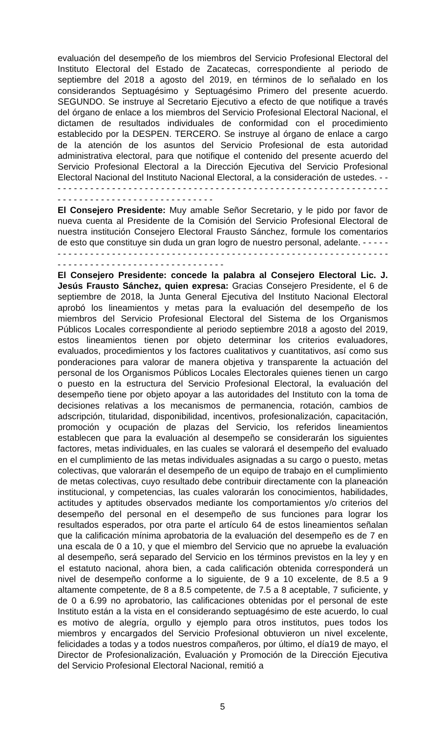evaluación del desempeño de los miembros del Servicio Profesional Electoral del Instituto Electoral del Estado de Zacatecas, correspondiente al periodo de septiembre del 2018 a agosto del 2019, en términos de lo señalado en los considerandos Septuagésimo y Septuagésimo Primero del presente acuerdo. SEGUNDO. Se instruye al Secretario Ejecutivo a efecto de que notifique a través del órgano de enlace a los miembros del Servicio Profesional Electoral Nacional, el dictamen de resultados individuales de conformidad con el procedimiento establecido por la DESPEN. TERCERO. Se instruye al órgano de enlace a cargo de la atención de los asuntos del Servicio Profesional de esta autoridad administrativa electoral, para que notifique el contenido del presente acuerdo del Servicio Profesional Electoral a la Dirección Ejecutiva del Servicio Profesional Electoral Nacional del Instituto Nacional Electoral, a la consideración de ustedes. - - - - - - - - - - - - - - - - - - - - - - - - - - - - - - - - - - - - - - - - - - - - - - - - - - - - - - - - - - - - - - - - - - - - - - - - - - - - - - - - - - - - - - - - - - - -
El Consejero Presidente: Muy amable Señor Secretario, y le pido por favor de nueva cuenta al Presidente de la Comisión del Servicio Profesional Electoral de nuestra institución Consejero Electoral Frausto Sánchez, formule los comentarios de esto que constituye sin duda un gran logro de nuestro personal, adelante. - - - - - - - - - - - - - - - - - - - - - - - - - - - - - - - - - - - - - - - - - - - - - - - - - - - - - - - - - - - - - - - - - - - - - - - - - - - - - - - - - - - - - - - - - - - - - - - - -
El Consejero Presidente: concede la palabra al Consejero Electoral Lic. J. Jesús Frausto Sánchez, quien expresa: Gracias Consejero Presidente, el 6 de septiembre de 2018, la Junta General Ejecutiva del Instituto Nacional Electoral aprobó los lineamientos y metas para la evaluación del desempeño de los miembros del Servicio Profesional Electoral del Sistema de los Organismos Públicos Locales correspondiente al periodo septiembre 2018 a agosto del 2019, estos lineamientos tienen por objeto determinar los criterios evaluadores, evaluados, procedimientos y los factores cualitativos y cuantitativos, así como sus ponderaciones para valorar de manera objetiva y transparente la actuación del personal de los Organismos Públicos Locales Electorales quienes tienen un cargo o puesto en la estructura del Servicio Profesional Electoral, la evaluación del desempeño tiene por objeto apoyar a las autoridades del Instituto con la toma de decisiones relativas a los mecanismos de permanencia, rotación, cambios de adscripción, titularidad, disponibilidad, incentivos, profesionalización, capacitación, promoción y ocupación de plazas del Servicio, los referidos lineamientos establecen que para la evaluación al desempeño se considerarán los siguientes factores, metas individuales, en las cuales se valorará el desempeño del evaluado en el cumplimiento de las metas individuales asignadas a su cargo o puesto, metas colectivas, que valorarán el desempeño de un equipo de trabajo en el cumplimiento de metas colectivas, cuyo resultado debe contribuir directamente con la planeación institucional, y competencias, las cuales valorarán los conocimientos, habilidades, actitudes y aptitudes observados mediante los comportamientos y/o criterios del desempeño del personal en el desempeño de sus funciones para lograr los resultados esperados, por otra parte el artículo 64 de estos lineamientos señalan que la calificación mínima aprobatoria de la evaluación del desempeño es de 7 en una escala de 0 a 10, y que el miembro del Servicio que no apruebe la evaluación al desempeño, será separado del Servicio en los términos previstos en la ley y en el estatuto nacional, ahora bien, a cada calificación obtenida corresponderá un nivel de desempeño conforme a lo siguiente, de 9 a 10 excelente, de 8.5 a 9 altamente competente, de 8 a 8.5 competente, de 7.5 a 8 aceptable, 7 suficiente, y de 0 a 6.99 no aprobatorio, las calificaciones obtenidas por el personal de este Instituto están a la vista en el considerando septuagésimo de este acuerdo, lo cual es motivo de alegría, orgullo y ejemplo para otros institutos, pues todos los miembros y encargados del Servicio Profesional obtuvieron un nivel excelente, felicidades a todas y a todos nuestros compañeros, por último, el día19 de mayo, el Director de Profesionalización, Evaluación y Promoción de la Dirección Ejecutiva del Servicio Profesional Electoral Nacional, remitió a
5